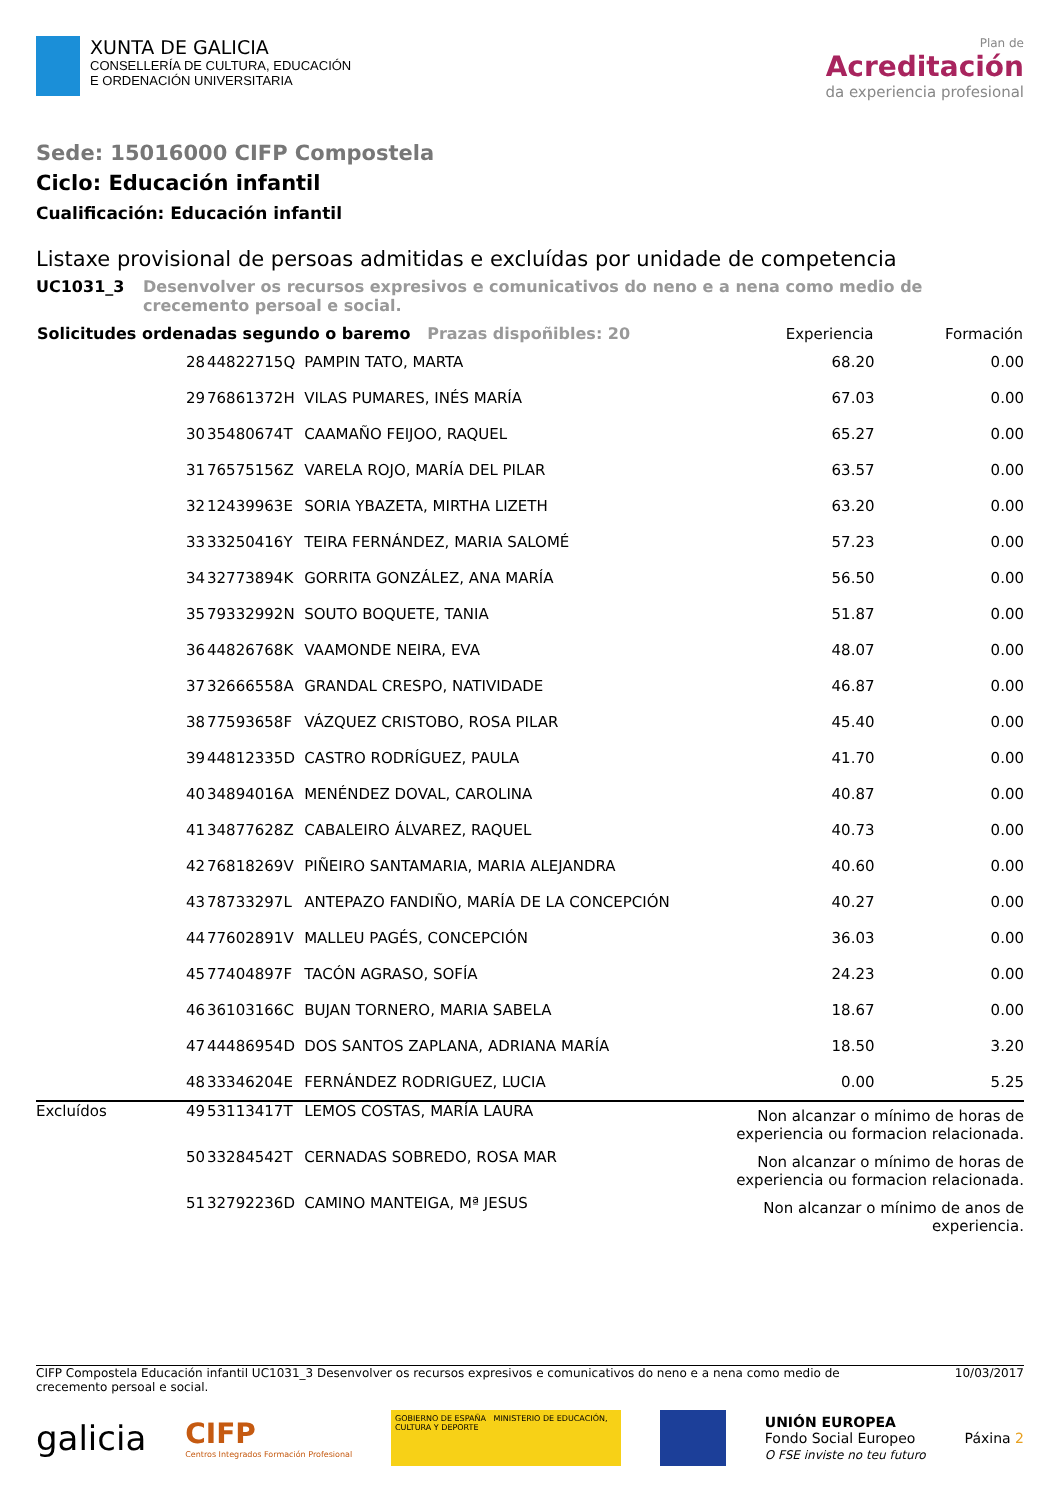XUNTA DE GALICIA
CONSELLERÍA DE CULTURA, EDUCACIÓN
E ORDENACIÓN UNIVERSITARIA
Plan de
Acreditación
da experiencia profesional
Sede: 15016000 CIFP Compostela
Ciclo: Educación infantil
Cualificación: Educación infantil
Listaxe provisional de persoas admitidas e excluídas por unidade de competencia
UC1031_3 Desenvolver os recursos expresivos e comunicativos do neno e a nena como medio de crecemento persoal e social.
| Solicitudes ordenadas segundo o baremo Prazas dispoñibles: 20 | | | | Experiencia | Formación |
| --- | --- | --- | --- | --- | --- |
| | 28 | 44822715Q | PAMPIN TATO, MARTA | 68.20 | 0.00 |
| | 29 | 76861372H | VILAS PUMARES, INÉS MARÍA | 67.03 | 0.00 |
| | 30 | 35480674T | CAAMAÑO FEIJOO, RAQUEL | 65.27 | 0.00 |
| | 31 | 76575156Z | VARELA ROJO, MARÍA DEL PILAR | 63.57 | 0.00 |
| | 32 | 12439963E | SORIA YBAZETA, MIRTHA LIZETH | 63.20 | 0.00 |
| | 33 | 33250416Y | TEIRA FERNÁNDEZ, MARIA SALOMÉ | 57.23 | 0.00 |
| | 34 | 32773894K | GORRITA GONZÁLEZ, ANA MARÍA | 56.50 | 0.00 |
| | 35 | 79332992N | SOUTO BOQUETE, TANIA | 51.87 | 0.00 |
| | 36 | 44826768K | VAAMONDE NEIRA, EVA | 48.07 | 0.00 |
| | 37 | 32666558A | GRANDAL CRESPO, NATIVIDADE | 46.87 | 0.00 |
| | 38 | 77593658F | VÁZQUEZ CRISTOBO, ROSA PILAR | 45.40 | 0.00 |
| | 39 | 44812335D | CASTRO RODRÍGUEZ, PAULA | 41.70 | 0.00 |
| | 40 | 34894016A | MENÉNDEZ DOVAL, CAROLINA | 40.87 | 0.00 |
| | 41 | 34877628Z | CABALEIRO ÁLVAREZ, RAQUEL | 40.73 | 0.00 |
| | 42 | 76818269V | PIÑEIRO SANTAMARIA, MARIA ALEJANDRA | 40.60 | 0.00 |
| | 43 | 78733297L | ANTEPAZO FANDIÑO, MARÍA DE LA CONCEPCIÓN | 40.27 | 0.00 |
| | 44 | 77602891V | MALLEU PAGÉS, CONCEPCIÓN | 36.03 | 0.00 |
| | 45 | 77404897F | TACÓN AGRASO, SOFÍA | 24.23 | 0.00 |
| | 46 | 36103166C | BUJAN TORNERO, MARIA SABELA | 18.67 | 0.00 |
| | 47 | 44486954D | DOS SANTOS ZAPLANA, ADRIANA MARÍA | 18.50 | 3.20 |
| | 48 | 33346204E | FERNÁNDEZ RODRIGUEZ, LUCIA | 0.00 | 5.25 |
| Excluídos | 49 | 53113417T | LEMOS COSTAS, MARÍA LAURA | Non alcanzar o mínimo de horas de experiencia ou formacion relacionada. | |
| | 50 | 33284542T | CERNADAS SOBREDO, ROSA MAR | Non alcanzar o mínimo de horas de experiencia ou formacion relacionada. | |
| | 51 | 32792236D | CAMINO MANTEIGA, Mª JESUS | Non alcanzar o mínimo de anos de experiencia. | |
CIFP Compostela Educación infantil UC1031_3 Desenvolver os recursos expresivos e comunicativos do neno e a nena como medio de
crecemento persoal e social.
10/03/2017
galicia
CIFP
Centros Integrados Formación Profesional
GOBIERNO DE ESPAÑA MINISTERIO DE EDUCACIÓN, CULTURA Y DEPORTE
UNIÓN EUROPEA
Fondo Social Europeo
O FSE inviste no teu futuro
Páxina 2